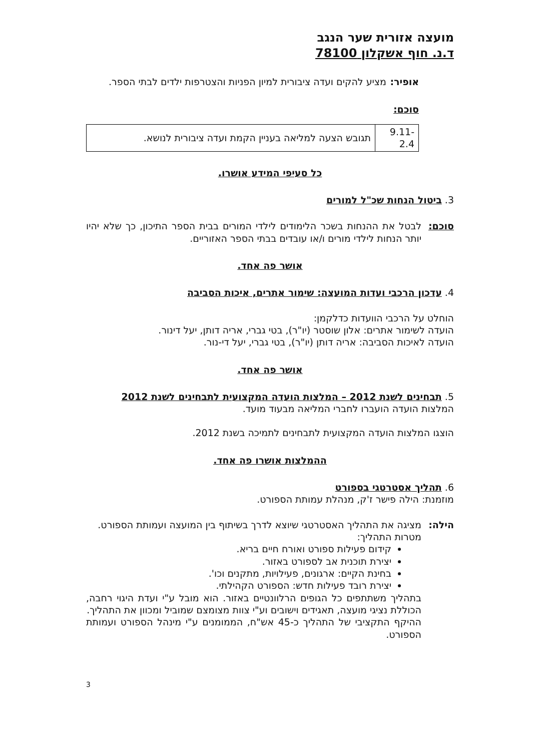מועצה אזורית שער הנגב
ד.נ. חוף אשקלון 78100
אופיר: מציע להקים ועדה ציבורית למיון הפניות והצטרפות ילדים לבתי הספר.
סוכם:
| 9.11-2.4 | תגובש הצעה למליאה בעניין הקמת ועדה ציבורית לנושא. |
כל סעיפי המידע אושרו.
3. ביטול הנחות שכ"ל למורים
סוכם: לבטל את ההנחות בשכר הלימודים לילדי המורים בבית הספר התיכון, כך שלא יהיו יותר הנחות לילדי מורים ו/או עובדים בבתי הספר האזוריים.
אושר פה אחד.
4. עדכון הרכבי ועדות המועצה: שימור אתרים, איכות הסביבה
הוחלט על הרכבי הוועדות כדלקמן:
הועדה לשימור אתרים: אלון שוסטר (יו"ר), בטי גברי, אריה דותן, יעל דינור.
הועדה לאיכות הסביבה: אריה דותן (יו"ר), בטי גברי, יעל די-נור.
אושר פה אחד.
5. תבחינים לשנת 2012 – המלצות הועדה המקצועית לתבחינים לשנת 2012
המלצות הועדה הועברו לחברי המליאה מבעוד מועד.
הוצגו המלצות הועדה המקצועית לתבחינים לתמיכה בשנת 2012.
ההמלצות אושרו פה אחד.
6. תהליך אסטרטגי בספורט
מוזמנת: הילה פישר ז'ק, מנהלת עמותת הספורט.
הילה: מציגה את התהליך האסטרטגי שיוצא לדרך בשיתוף בין המועצה ועמותת הספורט.
מטרות התהליך:
קידום פעילות ספורט ואורח חיים בריא.
יצירת תוכנית אב לספורט באזור.
בחינת הקיים: ארגונים, פעילויות, מתקנים וכו'.
יצירת רובד פעילות חדש: הספורט הקהילתי.
בתהליך משתתפים כל הגופים הרלוונטיים באזור. הוא מובל ע"י ועדת היגוי רחבה, הכוללת נציגי מועצה, תאגידים וישובים וע"י צוות מצומצם שמוביל ומכוון את התהליך.
ההיקף התקציבי של התהליך כ-45 אש"ח, הממומנים ע"י מינהל הספורט ועמותת הספורט.
3